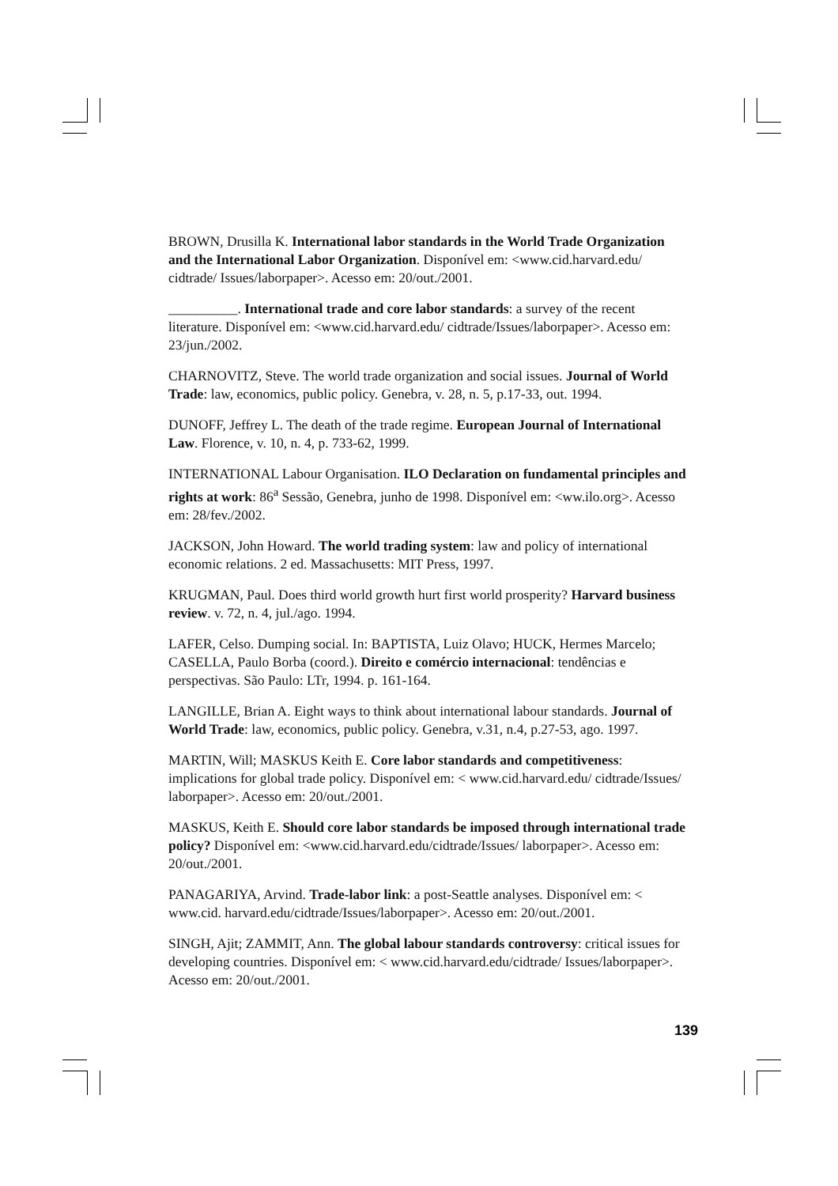BROWN, Drusilla K. International labor standards in the World Trade Organization and the International Labor Organization. Disponível em: <www.cid.harvard.edu/ cidtrade/ Issues/laborpaper>. Acesso em: 20/out./2001.
__________. International trade and core labor standards: a survey of the recent literature. Disponível em: <www.cid.harvard.edu/ cidtrade/Issues/laborpaper>. Acesso em: 23/jun./2002.
CHARNOVITZ, Steve. The world trade organization and social issues. Journal of World Trade: law, economics, public policy. Genebra, v. 28, n. 5, p.17-33, out. 1994.
DUNOFF, Jeffrey L. The death of the trade regime. European Journal of International Law. Florence, v. 10, n. 4, p. 733-62, 1999.
INTERNATIONAL Labour Organisation. ILO Declaration on fundamental principles and rights at work: 86<sup>a</sup> Sessão, Genebra, junho de 1998. Disponível em: <ww.ilo.org>. Acesso em: 28/fev./2002.
JACKSON, John Howard. The world trading system: law and policy of international economic relations. 2 ed. Massachusetts: MIT Press, 1997.
KRUGMAN, Paul. Does third world growth hurt first world prosperity? Harvard business review. v. 72, n. 4, jul./ago. 1994.
LAFER, Celso. Dumping social. In: BAPTISTA, Luiz Olavo; HUCK, Hermes Marcelo; CASELLA, Paulo Borba (coord.). Direito e comércio internacional: tendências e perspectivas. São Paulo: LTr, 1994. p. 161-164.
LANGILLE, Brian A. Eight ways to think about international labour standards. Journal of World Trade: law, economics, public policy. Genebra, v.31, n.4, p.27-53, ago. 1997.
MARTIN, Will; MASKUS Keith E. Core labor standards and competitiveness: implications for global trade policy. Disponível em: < www.cid.harvard.edu/ cidtrade/Issues/ laborpaper>. Acesso em: 20/out./2001.
MASKUS, Keith E. Should core labor standards be imposed through international trade policy? Disponível em: <www.cid.harvard.edu/cidtrade/Issues/ laborpaper>. Acesso em: 20/out./2001.
PANAGARIYA, Arvind. Trade-labor link: a post-Seattle analyses. Disponível em: < www.cid. harvard.edu/cidtrade/Issues/laborpaper>. Acesso em: 20/out./2001.
SINGH, Ajit; ZAMMIT, Ann. The global labour standards controversy: critical issues for developing countries. Disponível em: < www.cid.harvard.edu/cidtrade/ Issues/laborpaper>. Acesso em: 20/out./2001.
139